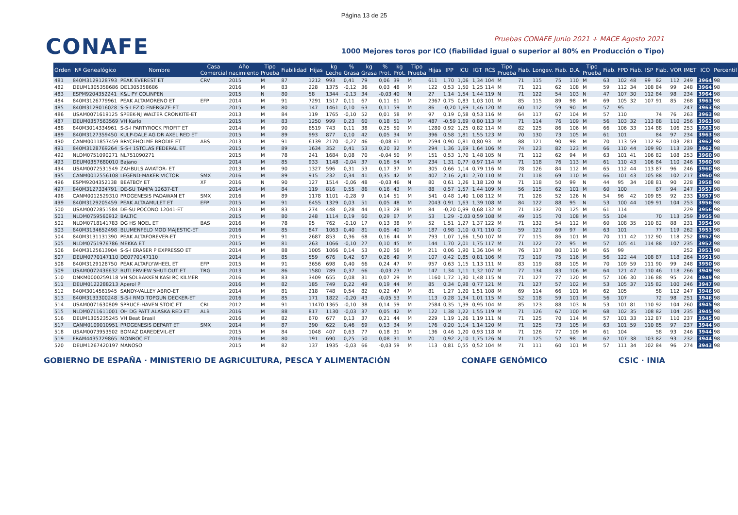Página 13 de 25
CONAFE
Pruebas CONAFE Junio 2021 + MACE Agosto 2021
1000 Mejores toros por ICO (fiabilidad igual o superior al 80% en Producción o Tipo)
| Orden | Nº Genealógico | Nombre | Casa Comercial | Año nacimiento | Tipo Prueba | Fiabilidad | Hijas | kg Leche | % Grasa | kg Grasa | % Prot. | kg Prot. | Tipo Prueba | Hijas | IPP | ICU | IGT | RCS | Tipo Prueba | Fiab. | Longev. | Fiab. | D.A. | Tipo Prueba | Fiab. | FPD | Fiab. | ISP | Fiab. | VOR | IMET | ICO | Percentil |
| --- | --- | --- | --- | --- | --- | --- | --- | --- | --- | --- | --- | --- | --- | --- | --- | --- | --- | --- | --- | --- | --- | --- | --- | --- | --- | --- | --- | --- | --- | --- | --- | --- | --- |
| 481 | 840M3129128793 | PEAK EVEREST ET | CRV | 2015 | M | 87 | 1212 | 993 | 0,41 | 79 | 0,06 | 39 | M | 611 | 1,70 | 1,06 | 1,34 | 104 | M | 71 | 115 | 75 | 110 | M | 63 | 102 | 48 | 99 | 82 | 112 | 249 | 3964 | 98 |
| 482 | DEUM1305358686 | DE1305358686 | | 2016 | M | 83 | 228 | 1375 | -0,12 | 36 | 0,03 | 48 | M | 122 | 0,53 | 1,50 | 1,25 | 114 | M | 71 | 121 | 62 | 108 | M | 59 | 112 | 34 | 108 | 84 | 99 | 248 | 3964 | 98 |
| 483 | ESPM9204352241 | K&L PY COLINPEN | | 2015 | N | 80 | 58 | 1344 | -0,13 | 34 | -0,03 | 40 | N | 27 | 1,14 | 1,54 | 1,44 | 119 | N | 71 | 122 | 54 | 103 | N | 47 | 107 | 30 | 112 | 84 | 98 | 234 | 3964 | 98 |
| 484 | 840M3126779961 | PEAK ALTAMORENO ET | EFP | 2014 | M | 91 | 7291 | 1517 | 0,11 | 67 | 0,11 | 61 | M | 2367 | 0,75 | 0,83 | 1,03 | 101 | M | 85 | 115 | 89 | 98 | M | 69 | 105 | 32 | 107 | 91 | 85 | 268 | 3963 | 98 |
| 485 | 840M3129016028 | S-S-I EZIO ENERGIZE-ET | | 2015 | M | 80 | 147 | 1461 | 0,10 | 63 | 0,11 | 59 | M | 86 | -0,20 | 1,69 | 1,46 | 120 | M | 60 | 112 | 59 | 90 | M | 57 | 95 | | | | | 247 | 3963 | 98 |
| 486 | USAM0071619125 | SPEEK-NJ WALTER CRONKITE-ET | | 2013 | M | 84 | 119 | 1765 | -0,10 | 52 | 0,01 | 58 | M | 97 | 0,19 | 0,58 | 0,53 | 116 | M | 64 | 117 | 67 | 104 | M | 57 | 110 | | | 74 | 76 | 263 | 3963 | 98 |
| 487 | DEUM0357563569 | VH Karlo | | 2015 | M | 83 | 1250 | 999 | 0,23 | 60 | 0,18 | 51 | M | 487 | -0,59 | 1,69 | 0,80 | 113 | M | 71 | 114 | 76 | 109 | M | 56 | 103 | 32 | 113 | 88 | 110 | 256 | 3963 | 98 |
| 488 | 840M3014334961 | S-S-I PARTYROCK PROFIT ET | | 2014 | M | 90 | 6519 | 743 | 0,11 | 38 | 0,25 | 50 | M | 1280 | 0,92 | 1,25 | 0,82 | 114 | M | 82 | 125 | 86 | 106 | M | 66 | 106 | 33 | 114 | 88 | 106 | 253 | 3963 | 98 |
| 489 | 840M3127359450 | KULP-DALE AG DR AXEL RED ET | | 2015 | M | 89 | 993 | 877 | 0,10 | 42 | 0,05 | 34 | M | 396 | 0,58 | 1,81 | 1,55 | 123 | M | 70 | 130 | 73 | 105 | M | 61 | 101 | | | 84 | 97 | 234 | 3963 | 98 |
| 490 | CANM0011857459 | BRYCEHOLME BRODIE ET | ABS | 2013 | M | 91 | 6139 | 2170 | -0,27 | 46 | -0,08 | 61 | M | 2594 | 0,90 | 0,81 | 0,80 | 93 | M | 88 | 121 | 90 | 98 | M | 70 | 113 | 59 | 112 | 92 | 103 | 281 | 3962 | 98 |
| 491 | 840M3128769264 | S-S-I 1STCLAS FEDERAL ET | | 2015 | M | 89 | 1634 | 352 | 0,41 | 53 | 0,20 | 32 | M | 294 | 1,36 | 1,69 | 1,64 | 106 | M | 74 | 123 | 82 | 123 | M | 66 | 110 | 44 | 109 | 90 | 113 | 239 | 3962 | 98 |
| 492 | NLDM0751090271 | NL751090271 | | 2015 | M | 78 | 241 | 1684 | 0,08 | 70 | -0,04 | 50 | M | 151 | 0,53 | 1,70 | 1,48 | 105 | N | 71 | 112 | 62 | 94 | M | 63 | 101 | 41 | 106 | 82 | 108 | 253 | 3960 | 98 |
| 493 | DEUM0357680010 | Bajano | | 2014 | M | 85 | 933 | 1148 | -0,04 | 37 | 0,16 | 54 | M | 234 | 1,31 | 0,77 | 0,97 | 114 | M | 71 | 118 | 76 | 113 | M | 61 | 110 | 43 | 106 | 84 | 110 | 246 | 3960 | 98 |
| 494 | USAM0072531549 | ZAHBULS AVIATOR- ET | | 2013 | M | 90 | 1327 | 596 | 0,31 | 53 | 0,17 | 37 | M | 305 | 0,66 | 1,14 | 0,79 | 116 | M | 78 | 126 | 84 | 112 | M | 65 | 112 | 44 | 113 | 87 | 96 | 246 | 3960 | 98 |
| 495 | CANM0012556108 | LEGEND-MAKER VICTOR | SMX | 2016 | M | 89 | 915 | 232 | 0,34 | 41 | 0,35 | 42 | M | 407 | 2,16 | 2,41 | 2,70 | 110 | M | 71 | 118 | 69 | 110 | M | 66 | 101 | 43 | 105 | 88 | 102 | 217 | 3960 | 98 |
| 496 | ESPM9204352138 | BEATBOY ET | XF | 2016 | N | 90 | 127 | 1514 | -0,06 | 48 | -0,03 | 46 | N | 80 | 0,61 | 1,26 | 1,18 | 120 | N | 71 | 118 | 50 | 99 | N | 44 | 95 | 34 | 108 | 81 | 90 | 228 | 3958 | 98 |
| 497 | 840M3127334791 | DE-SU TAMPA 12637-ET | | 2014 | M | 84 | 119 | 816 | 0,55 | 86 | 0,16 | 43 | M | 88 | 0,57 | 1,57 | 1,44 | 109 | M | 56 | 115 | 62 | 101 | M | 60 | 100 | | | 67 | 94 | 247 | 3957 | 98 |
| 498 | CANM0012529310 | PROGENESIS PADAWAN ET | SMX | 2016 | M | 89 | 1178 | 1101 | -0,28 | 9 | 0,14 | 51 | M | 541 | 0,48 | 1,40 | 1,08 | 112 | M | 71 | 126 | 52 | 126 | N | 54 | 96 | 42 | 109 | 85 | 92 | 233 | 3957 | 98 |
| 499 | 840M3129205459 | PEAK ALTAAMULET ET | EFP | 2015 | M | 91 | 6455 | 1329 | 0,03 | 51 | 0,05 | 48 | M | 2043 | 0,91 | 1,63 | 1,39 | 108 | M | 84 | 122 | 88 | 95 | N | 53 | 100 | 44 | 109 | 91 | 104 | 253 | 3956 | 98 |
| 500 | USAM0072851584 | DE-SU POCONO 12041-ET | | 2013 | M | 83 | 274 | 448 | 0,28 | 44 | 0,13 | 28 | M | 84 | -0,20 | 0,99 | 0,68 | 132 | M | 71 | 132 | 70 | 125 | M | 61 | 114 | | | | | 229 | 3956 | 98 |
| 501 | NLDM0759560912 | BALTIC | | 2015 | M | 80 | 248 | 1114 | 0,19 | 60 | 0,29 | 67 | M | 53 | 1,29 | -0,03 | 0,59 | 108 | M | 49 | 115 | 70 | 108 | M | 55 | 104 | | | 70 | 113 | 259 | 3955 | 98 |
| 502 | NLDM0718141783 | DG HS NOEL ET | BAS | 2016 | M | 78 | 95 | 762 | -0,10 | 17 | 0,13 | 38 | M | 52 | 1,51 | 1,27 | 1,37 | 122 | M | 71 | 132 | 54 | 112 | M | 60 | 108 | 35 | 110 | 82 | 88 | 231 | 3954 | 98 |
| 503 | 840M3134652498 | BLUMENFELD MOD MAJESTIC-ET | | 2016 | M | 85 | 847 | 1063 | 0,40 | 81 | 0,05 | 40 | M | 187 | 0,98 | 1,10 | 0,71 | 110 | G | 59 | 121 | 69 | 97 | M | 63 | 101 | | | 77 | 119 | 262 | 3953 | 98 |
| 504 | 840M3131131390 | PEAK ALTAFOREVER-ET | | 2015 | M | 91 | 2687 | 853 | 0,36 | 68 | 0,16 | 44 | M | 793 | 1,07 | 1,66 | 1,50 | 107 | M | 77 | 115 | 86 | 101 | M | 70 | 111 | 42 | 112 | 90 | 118 | 252 | 3952 | 98 |
| 505 | NLDM0751976786 | MEKKA ET | | 2015 | M | 81 | 263 | 1066 | -0,10 | 27 | 0,10 | 45 | M | 144 | 1,70 | 2,01 | 1,75 | 117 | M | 71 | 122 | 72 | 95 | M | 57 | 105 | 41 | 114 | 88 | 107 | 235 | 3952 | 98 |
| 506 | 840M3125613904 | S-S-I ERASER P EXPRESSO ET | | 2014 | M | 88 | 1005 | 1066 | 0,14 | 53 | 0,20 | 56 | M | 211 | 0,06 | 1,90 | 1,36 | 104 | M | 76 | 117 | 80 | 110 | M | 65 | 99 | | | | | 252 | 3951 | 98 |
| 507 | DEUM0770147110 | DE0770147110 | | 2014 | M | 85 | 559 | 676 | 0,42 | 67 | 0,26 | 49 | M | 107 | 0,42 | 0,85 | 0,81 | 106 | M | 73 | 119 | 75 | 116 | M | 56 | 122 | 44 | 108 | 87 | 118 | 264 | 3951 | 98 |
| 508 | 840M3129128750 | PEAK ALTAFLYWHEEL ET | EFP | 2015 | M | 91 | 3656 | 698 | 0,40 | 66 | 0,24 | 47 | M | 957 | 0,63 | 1,15 | 1,13 | 111 | M | 83 | 119 | 88 | 105 | M | 70 | 109 | 59 | 111 | 90 | 99 | 248 | 3950 | 98 |
| 509 | USAM0072436632 | BUTLERVIEW SHUT-OUT ET | TRG | 2013 | M | 86 | 1580 | 789 | 0,37 | 66 | -0,03 | 23 | M | 147 | 1,34 | 1,11 | 1,32 | 107 | M | 77 | 134 | 83 | 106 | M | 64 | 121 | 47 | 110 | 46 | 118 | 266 | 3949 | 98 |
| 510 | DNKM0000259118 | VH SOLBAKKEN KASI RC KILMER | | 2016 | M | 83 | 3409 | 655 | 0,08 | 31 | 0,07 | 29 | M | 1160 | 1,72 | 1,30 | 1,48 | 115 | N | 71 | 127 | 77 | 120 | M | 57 | 106 | 30 | 116 | 88 | 95 | 224 | 3949 | 98 |
| 511 | DEUM0122288213 | Aperol P | | 2016 | M | 82 | 185 | 749 | 0,22 | 49 | 0,19 | 44 | M | 85 | 0,34 | 0,98 | 0,77 | 121 | M | 71 | 127 | 57 | 102 | M | 53 | 105 | 37 | 115 | 82 | 100 | 246 | 3947 | 98 |
| 512 | 840M3014561945 | SANDY-VALLEY ABRO-ET | | 2014 | M | 81 | 218 | 748 | 0,54 | 82 | 0,22 | 47 | M | 81 | 1,27 | 1,20 | 1,51 | 108 | M | 69 | 114 | 66 | 101 | M | 62 | 105 | | | 58 | 112 | 247 | 3946 | 98 |
| 513 | 840M3133300248 | S-S-I RMD TOPGUN DECKER-ET | | 2016 | M | 85 | 171 | 1822 | -0,20 | 43 | -0,05 | 53 | M | 113 | 0,28 | 1,34 | 1,01 | 115 | M | 52 | 118 | 59 | 101 | M | 56 | 107 | | | 72 | 98 | 251 | 3946 | 98 |
| 514 | USAM0071630809 | SPRUCE-HAVEN STOIC ET | CRI | 2012 | M | 91 | 11470 | 1365 | -0,10 | 38 | 0,14 | 59 | M | 2584 | 0,35 | 1,39 | 0,95 | 104 | M | 85 | 123 | 88 | 103 | N | 53 | 101 | 81 | 110 | 92 | 104 | 260 | 3945 | 98 |
| 515 | NLDM0711611001 | OH DG PATT ALASKA RED ET | ALB | 2016 | M | 88 | 817 | 1130 | -0,03 | 37 | 0,05 | 42 | M | 122 | 1,38 | 1,22 | 1,55 | 119 | M | 71 | 126 | 67 | 100 | M | 68 | 102 | 35 | 108 | 82 | 104 | 235 | 3945 | 98 |
| 516 | DEUM1305235245 | VH Beat Brasil | | 2016 | M | 82 | 670 | 677 | 0,13 | 37 | 0,21 | 44 | M | 229 | 1,19 | 1,26 | 1,19 | 111 | N | 71 | 125 | 70 | 114 | M | 57 | 101 | 33 | 112 | 87 | 110 | 237 | 3945 | 98 |
| 517 | CANM0109010951 | PROGENESIS DEPART ET | SMX | 2014 | M | 87 | 390 | 622 | 0,46 | 69 | 0,13 | 34 | M | 176 | 0,20 | 1,14 | 1,14 | 120 | M | 71 | 125 | 73 | 105 | M | 63 | 101 | 59 | 110 | 85 | 97 | 237 | 3944 | 98 |
| 518 | USAM0073953502 | BOMAZ DAREDEVIL-ET | | 2015 | M | 84 | 1048 | 407 | 0,63 | 77 | 0,18 | 31 | M | 136 | 0,46 | 1,20 | 0,93 | 118 | M | 71 | 126 | 77 | 109 | M | 61 | 104 | | | 58 | 93 | 246 | 3944 | 98 |
| 519 | FRAM4435729865 | MONROC ET | | 2016 | M | 80 | 191 | 690 | 0,25 | 50 | 0,08 | 31 | M | 70 | 0,92 | 2,10 | 1,75 | 126 | N | 71 | 125 | 52 | 98 | M | 62 | 107 | 38 | 103 | 82 | 93 | 232 | 3944 | 98 |
| 520 | DEUM1267420197 | MANOSO | | 2015 | M | 82 | 137 | 1935 | -0,03 | 66 | -0,03 | 59 | M | 113 | 0,81 | 0,55 | 0,52 | 104 | M | 71 | 111 | 60 | 101 | M | 57 | 111 | 34 | 102 | 84 | 96 | 274 | 3943 | 98 |
GOBIERNO DE ESPAÑA · MINISTERIO DE AGRICULTURA, PESCA Y ALIMENTACIÓN CONAFE GENÓMICO CSIC · INIA